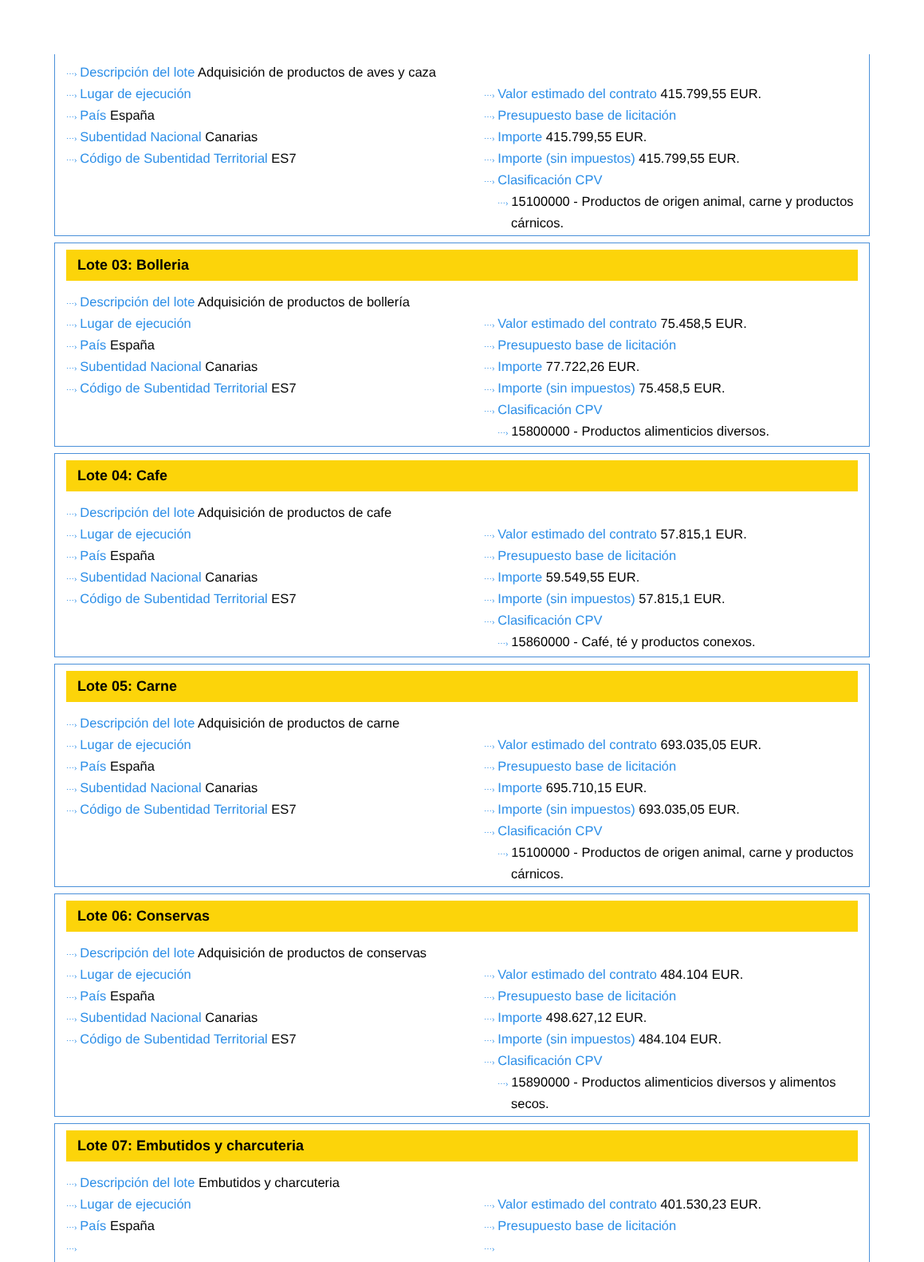⋯› Descripción del lote Adquisición de productos de aves y caza
⋯› Lugar de ejecución
⋯› País España
⋯› Subentidad Nacional Canarias
⋯› Código de Subentidad Territorial ES7
⋯› Valor estimado del contrato 415.799,55 EUR.
⋯› Presupuesto base de licitación
⋯› Importe 415.799,55 EUR.
⋯› Importe (sin impuestos) 415.799,55 EUR.
⋯› Clasificación CPV
⋯› 15100000 - Productos de origen animal, carne y productos cárnicos.
Lote 03: Bolleria
⋯› Descripción del lote Adquisición de productos de bollería
⋯› Lugar de ejecución
⋯› País España
⋯› Subentidad Nacional Canarias
⋯› Código de Subentidad Territorial ES7
⋯› Valor estimado del contrato 75.458,5 EUR.
⋯› Presupuesto base de licitación
⋯› Importe 77.722,26 EUR.
⋯› Importe (sin impuestos) 75.458,5 EUR.
⋯› Clasificación CPV
⋯› 15800000 - Productos alimenticios diversos.
Lote 04: Cafe
⋯› Descripción del lote Adquisición de productos de cafe
⋯› Lugar de ejecución
⋯› País España
⋯› Subentidad Nacional Canarias
⋯› Código de Subentidad Territorial ES7
⋯› Valor estimado del contrato 57.815,1 EUR.
⋯› Presupuesto base de licitación
⋯› Importe 59.549,55 EUR.
⋯› Importe (sin impuestos) 57.815,1 EUR.
⋯› Clasificación CPV
⋯› 15860000 - Café, té y productos conexos.
Lote 05: Carne
⋯› Descripción del lote Adquisición de productos de carne
⋯› Lugar de ejecución
⋯› País España
⋯› Subentidad Nacional Canarias
⋯› Código de Subentidad Territorial ES7
⋯› Valor estimado del contrato 693.035,05 EUR.
⋯› Presupuesto base de licitación
⋯› Importe 695.710,15 EUR.
⋯› Importe (sin impuestos) 693.035,05 EUR.
⋯› Clasificación CPV
⋯› 15100000 - Productos de origen animal, carne y productos cárnicos.
Lote 06: Conservas
⋯› Descripción del lote Adquisición de productos de conservas
⋯› Lugar de ejecución
⋯› País España
⋯› Subentidad Nacional Canarias
⋯› Código de Subentidad Territorial ES7
⋯› Valor estimado del contrato 484.104 EUR.
⋯› Presupuesto base de licitación
⋯› Importe 498.627,12 EUR.
⋯› Importe (sin impuestos) 484.104 EUR.
⋯› Clasificación CPV
⋯› 15890000 - Productos alimenticios diversos y alimentos secos.
Lote 07: Embutidos y charcuteria
⋯› Descripción del lote Embutidos y charcuteria
⋯› Lugar de ejecución
⋯› País España
⋯›
⋯› Valor estimado del contrato 401.530,23 EUR.
⋯› Presupuesto base de licitación
⋯›